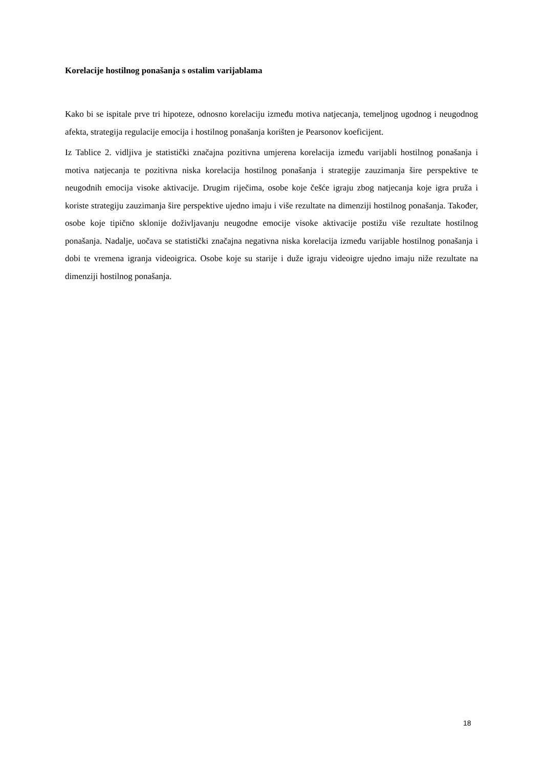Korelacije hostilnog ponašanja s ostalim varijablama
Kako bi se ispitale prve tri hipoteze, odnosno korelaciju između motiva natjecanja, temeljnog ugodnog i neugodnog afekta, strategija regulacije emocija i hostilnog ponašanja korišten je Pearsonov koeficijent.
Iz Tablice 2. vidljiva je statistički značajna pozitivna umjerena korelacija između varijabli hostilnog ponašanja i motiva natjecanja te pozitivna niska korelacija hostilnog ponašanja i strategije zauzimanja šire perspektive te neugodnih emocija visoke aktivacije. Drugim riječima, osobe koje češće igraju zbog natjecanja koje igra pruža i koriste strategiju zauzimanja šire perspektive ujedno imaju i više rezultate na dimenziji hostilnog ponašanja. Također, osobe koje tipično sklonije doživljavanju neugodne emocije visoke aktivacije postižu više rezultate hostilnog ponašanja. Nadalje, uočava se statistički značajna negativna niska korelacija između varijable hostilnog ponašanja i dobi te vremena igranja videoigrica. Osobe koje su starije i duže igraju videoigre ujedno imaju niže rezultate na dimenziji hostilnog ponašanja.
18